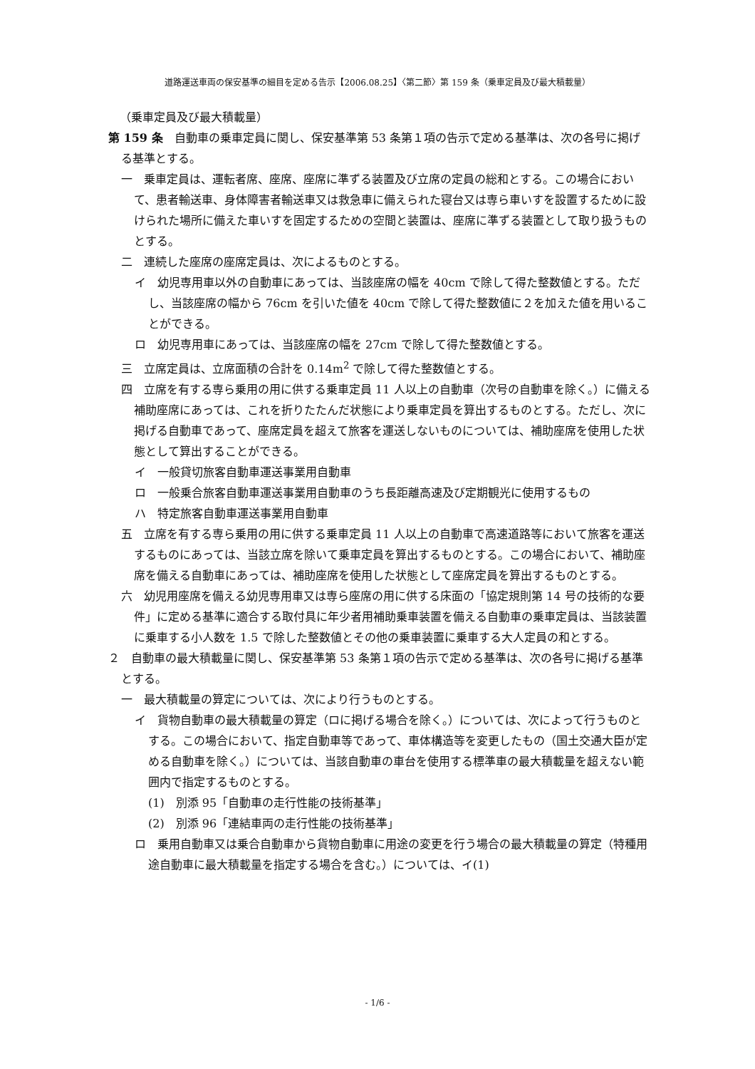道路運送車両の保安基準の細目を定める告示【2006.08.25】〈第二節〉第 159 条（乗車定員及び最大積載量）
（乗車定員及び最大積載量）
第 159 条　自動車の乗車定員に関し、保安基準第 53 条第１項の告示で定める基準は、次の各号に掲げる基準とする。
一　乗車定員は、運転者席、座席、座席に準ずる装置及び立席の定員の総和とする。この場合において、患者輸送車、身体障害者輸送車又は救急車に備えられた寝台又は専ら車いすを設置するために設けられた場所に備えた車いすを固定するための空間と装置は、座席に準ずる装置として取り扱うものとする。
二　連続した座席の座席定員は、次によるものとする。
イ　幼児専用車以外の自動車にあっては、当該座席の幅を 40cm で除して得た整数値とする。ただし、当該座席の幅から 76cm を引いた値を 40cm で除して得た整数値に２を加えた値を用いることができる。
ロ　幼児専用車にあっては、当該座席の幅を 27cm で除して得た整数値とする。
三　立席定員は、立席面積の合計を 0.14m<sup>2</sup> で除して得た整数値とする。
四　立席を有する専ら乗用の用に供する乗車定員 11 人以上の自動車（次号の自動車を除く。）に備える補助座席にあっては、これを折りたたんだ状態により乗車定員を算出するものとする。ただし、次に掲げる自動車であって、座席定員を超えて旅客を運送しないものについては、補助座席を使用した状態として算出することができる。
イ　一般貸切旅客自動車運送事業用自動車
ロ　一般乗合旅客自動車運送事業用自動車のうち長距離高速及び定期観光に使用するもの
ハ　特定旅客自動車運送事業用自動車
五　立席を有する専ら乗用の用に供する乗車定員 11 人以上の自動車で高速道路等において旅客を運送するものにあっては、当該立席を除いて乗車定員を算出するものとする。この場合において、補助座席を備える自動車にあっては、補助座席を使用した状態として座席定員を算出するものとする。
六　幼児用座席を備える幼児専用車又は専ら座席の用に供する床面の「協定規則第 14 号の技術的な要件」に定める基準に適合する取付具に年少者用補助乗車装置を備える自動車の乗車定員は、当該装置に乗車する小人数を 1.5 で除した整数値とその他の乗車装置に乗車する大人定員の和とする。
２　自動車の最大積載量に関し、保安基準第 53 条第１項の告示で定める基準は、次の各号に掲げる基準とする。
一　最大積載量の算定については、次により行うものとする。
イ　貨物自動車の最大積載量の算定（ロに掲げる場合を除く。）については、次によって行うものとする。この場合において、指定自動車等であって、車体構造等を変更したもの（国土交通大臣が定める自動車を除く。）については、当該自動車の車台を使用する標準車の最大積載量を超えない範囲内で指定するものとする。
(1)　別添 95「自動車の走行性能の技術基準」
(2)　別添 96「連結車両の走行性能の技術基準」
ロ　乗用自動車又は乗合自動車から貨物自動車に用途の変更を行う場合の最大積載量の算定（特種用途自動車に最大積載量を指定する場合を含む。）については、イ(1)
- 1/6 -